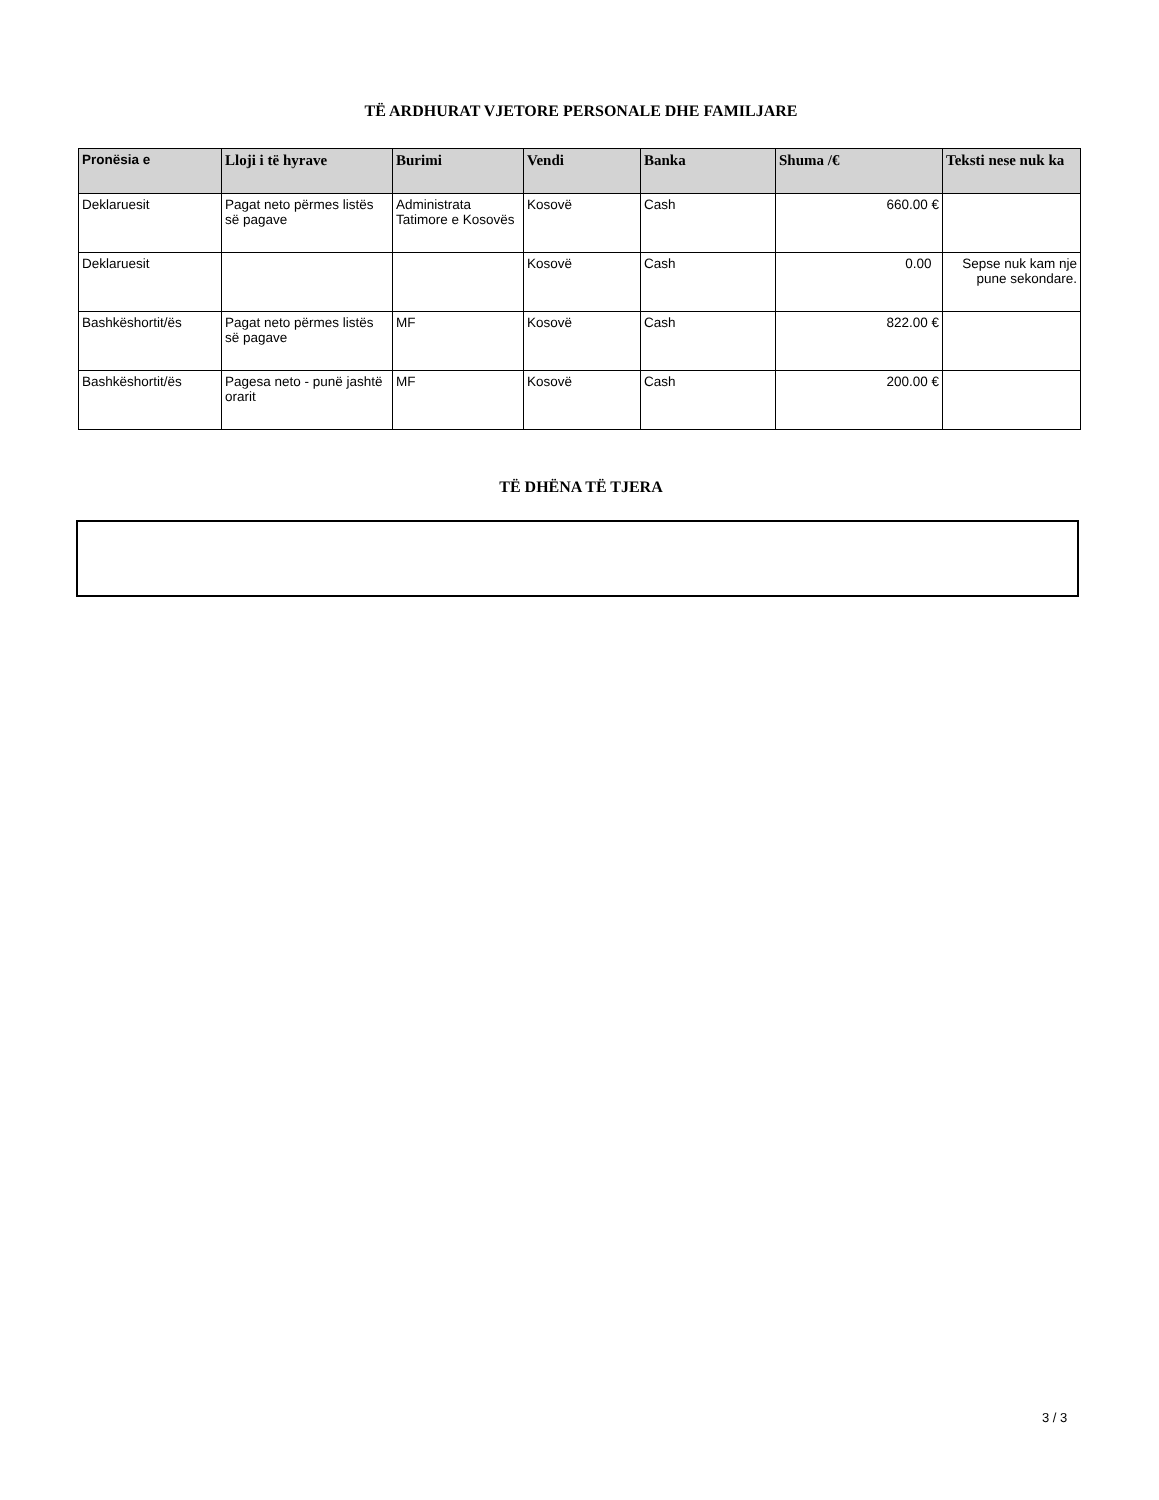TË ARDHURAT VJETORE PERSONALE DHE FAMILJARE
| Pronësia e | Lloji i të hyrave | Burimi | Vendi | Banka | Shuma /€ | Teksti nese nuk ka |
| --- | --- | --- | --- | --- | --- | --- |
| Deklaruesit | Pagat neto përmes listës së pagave | Administrata Tatimore e Kosovës | Kosovë | Cash | 660.00 € | |
| Deklaruesit | | | Kosovë | Cash | 0.00 | Sepse nuk kam nje pune sekondare. |
| Bashkëshortit/ës | Pagat neto përmes listës së pagave | MF | Kosovë | Cash | 822.00 € | |
| Bashkëshortit/ës | Pagesa neto - punë jashtë orarit | MF | Kosovë | Cash | 200.00 € | |
TË DHËNA TË TJERA
3 / 3